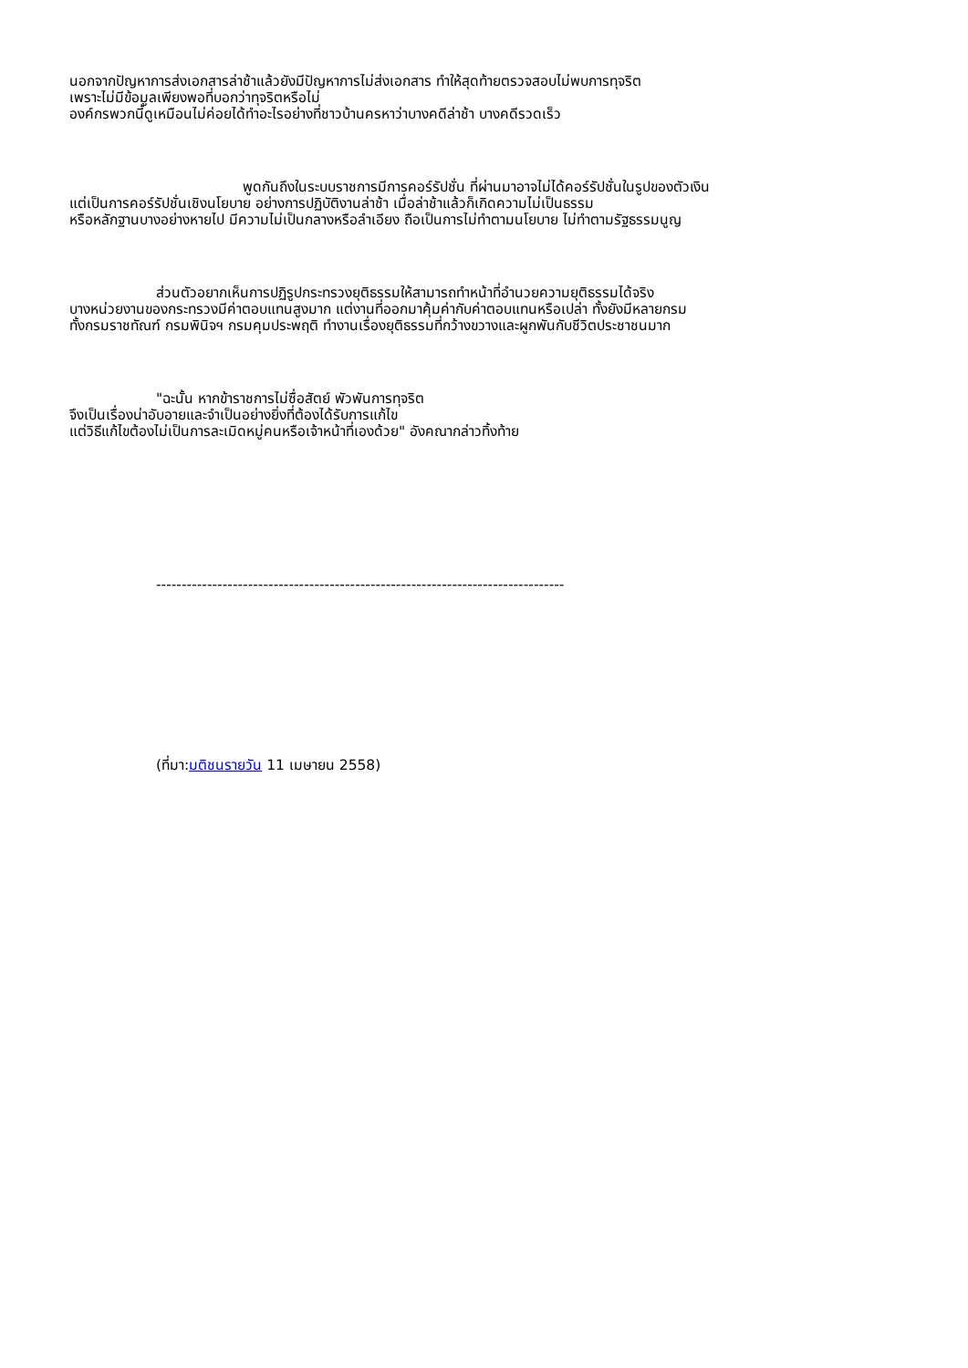นอกจากปัญหาการส่งเอกสารล่าช้าแล้วยังมีปัญหาการไม่ส่งเอกสาร ทำให้สุดท้ายตรวจสอบไม่พบการทุจริต
เพราะไม่มีข้อมูลเพียงพอที่บอกว่าทุจริตหรือไม่
องค์กรพวกนี้ดูเหมือนไม่ค่อยได้ทำอะไรอย่างที่ชาวบ้านครหาว่าบางคดีล่าช้า บางคดีรวดเร็ว
พูดกันถึงในระบบราชการมีการคอร์รัปชั่น ที่ผ่านมาอาจไม่ได้คอร์รัปชั่นในรูปของตัวเงิน
แต่เป็นการคอร์รัปชั่นเชิงนโยบาย อย่างการปฏิบัติงานล่าช้า เมื่อล่าช้าแล้วก็เกิดความไม่เป็นธรรม
หรือหลักฐานบางอย่างหายไป มีความไม่เป็นกลางหรือลำเอียง ถือเป็นการไม่ทำตามนโยบาย ไม่ทำตามรัฐธรรมนูญ
ส่วนตัวอยากเห็นการปฏิรูปกระทรวงยุติธรรมให้สามารถทำหน้าที่อำนวยความยุติธรรมได้จริง
บางหน่วยงานของกระทรวงมีค่าตอบแทนสูงมาก แต่งานที่ออกมาคุ้มค่ากับค่าตอบแทนหรือเปล่า ทั้งยังมีหลายกรม
ทั้งกรมราชทัณฑ์ กรมพินิจฯ กรมคุมประพฤติ ทำงานเรื่องยุติธรรมที่กว้างขวางและผูกพันกับชีวิตประชาชนมาก
"ฉะนั้น หากข้าราชการไม่ซื่อสัตย์ พัวพันการทุจริต
จึงเป็นเรื่องน่าอับอายและจำเป็นอย่างยิ่งที่ต้องได้รับการแก้ไข
แต่วิธีแก้ไขต้องไม่เป็นการละเมิดหมู่คนหรือเจ้าหน้าที่เองด้วย" อังคณากล่าวทิ้งท้าย
--------------------------------------------------------------------------------
(ที่มา:มติชนรายวัน 11 เมษายน 2558)